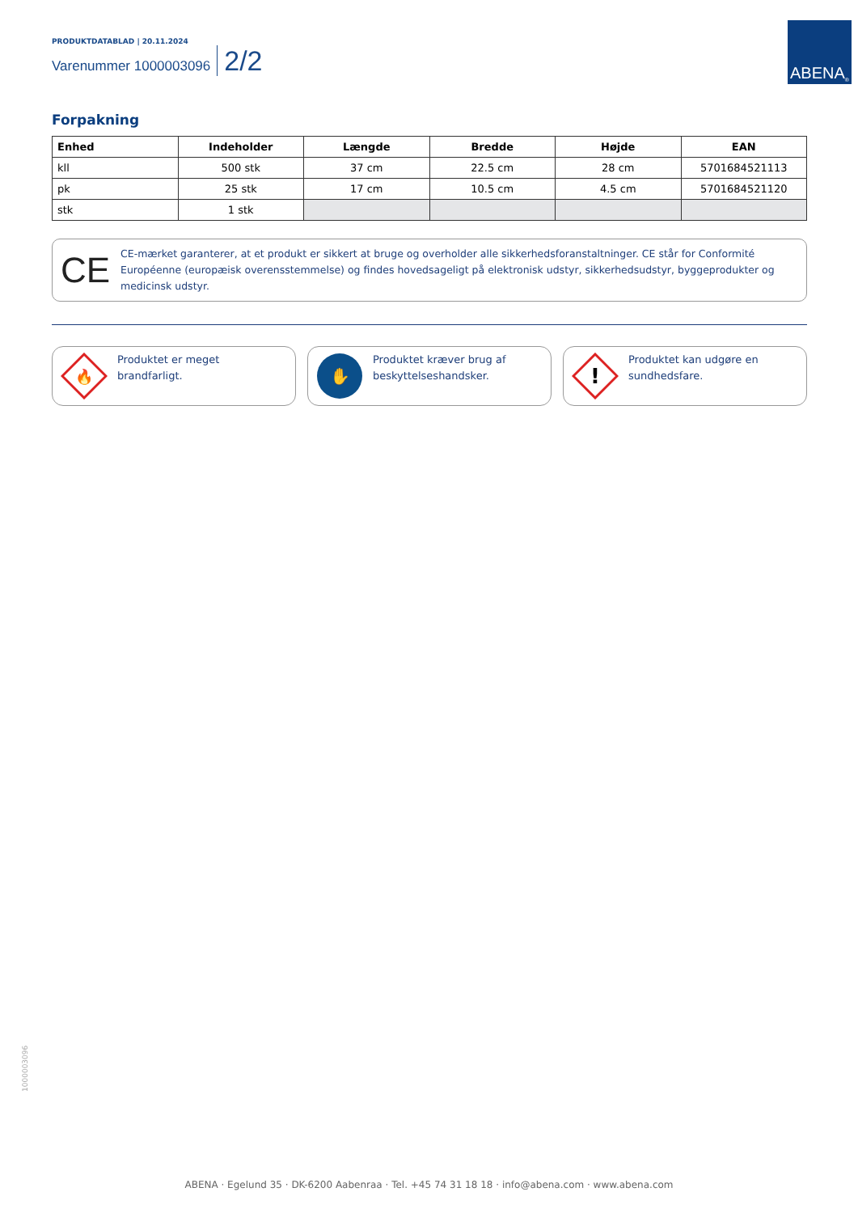PRODUKTDATABLAD | 20.11.2024
Varenummer 1000003096 2/2
ABENA<sup>®</sup>
Forpakning
| Enhed | Indeholder | Længde | Bredde | Højde | EAN |
| --- | --- | --- | --- | --- | --- |
| kll | 500 stk | 37 cm | 22.5 cm | 28 cm | 5701684521113 |
| pk | 25 stk | 17 cm | 10.5 cm | 4.5 cm | 5701684521120 |
| stk | 1 stk | | | | |
CE
CE-mærket garanterer, at et produkt er sikkert at bruge og overholder alle sikkerhedsforanstaltninger. CE står for Conformité Européenne (europæisk overensstemmelse) og findes hovedsageligt på elektronisk udstyr, sikkerhedsudstyr, byggeprodukter og medicinsk udstyr.
🔥
Produktet er meget brandfarligt.
✋
Produktet kræver brug af beskyttelseshandsker.
!
Produktet kan udgøre en sundhedsfare.
1000003096
ABENA · Egelund 35 · DK-6200 Aabenraa · Tel. +45 74 31 18 18 · info@abena.com · www.abena.com